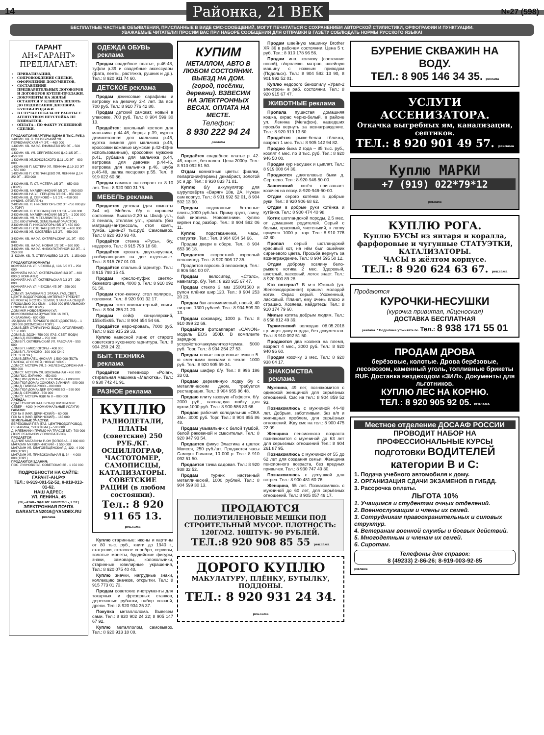14 Районка, 21 ВЕК №27 (598)
БЕСПЛАТНЫЕ ЧАСТНЫЕ ОБЪЯВЛЕНИЯ, ПРИСЛАННЫЕ В ВИДЕ СМС-СООБЩЕНИЙ, МОГУТ ПЕЧАТАТЬСЯ С СОХРАНЕНИЕМ АВТОРСКОЙ СТИЛИСТИКИ, ОРФОГРАФИИ И ПУНКТУАЦИИ.
УВАЖАЕМЫЕ ЧИТАТЕЛИ! ПРОСИМ ВАС ПРИ НАБОРЕ СООБЩЕНИЯ ДЛЯ ОТПРАВКИ В ГАЗЕТУ СОБЛЮДАТЬ НОРМЫ РУССКОГО ЯЗЫКА!
ГАРАНТ
АН«ГАРАНТ»
ПРЕДЛАГАЕТ:
ПРИВАТИЗАЦИЯ,
СОПРОВОЖДЕНИЕ СДЕЛКИ, ОФОРМЛЕНИЕ ДОКУМЕНТОВ,
СОСТАВЛЕНИЕ ПРЕДВАРИТЕЛЬНЫХ ДОГОВОРОВ И ДОГОВОРОВ КУПЛИ-ПРОДАЖИ.
ДОКУМЕНТЫ НА ЖИЛЬЁ ОСТАЮТСЯ У КЛИЕНТА ВПЛОТЬ ДО ПОДПИСАНИЯ ДОГОВОРА КУПЛИ-ПРОДАЖИ.
В СЛУЧАЕ ОТКАЗА ОТ РАБОТЫ С АГЕНТСТВОМ НЕУСТОЙКА НЕ ВЗИМАЕТСЯ.
ОПЛАТА - ПО ФАКТУ УСПЕШНОЙ СДЕЛКИ.
ПРОДАЮТСЯ КВАРТИРЫ (ЦЕНА В ТЫС. РУБ.):
1-КОМН. КВ. П. ОКТЯБРЬКИЙ УЛ. ПЕРВОМАЙСКАЯ 4/4 ЭТ. – 460 000
1-КОМН. КВ. НА УЛ. ЕФИМЬЕВО 8/9 ЭТ. – 500 000
1-КОМН. КВ. УЛ. СЕРГИЕВСКИХ Д.42 1/5 ЭТ. – 450 000
1-КОМН.КВ УЛ.ЖУКОВСКОГО Д.11 1/2 ЭТ – 600 000
1-КОМН.КВ П. МСТЕРА УЛ. ЛЕНИНА Д.19 1/2 ЭТ – 580 000
1-КОМН.КВ П. СТЕПАНЦЕВО УЛ. ЛЕНИНА Д.14 2/2 ЭТ – 350 000
2-КОМН.КВ. П. СТ. МСТЕРА 1/5 ЭТ. – 650 000 (ТОРГ)
2-КОМН.КВ. МКР.ДЕЧИНСКИЙ 5/5 ЭТ. – 800 000
2-КОМН.КВ НА УЛ. ГЕРЦЕНА 3/3 ЭТ. - 850 000
2-КОМН.КВ. Д. СЕРКОВО – 1/1 ЭТ. – 450 000 (ИНДИВ. ОТОПЛЕН.)
2-КОМН.КВ. П. НИКОЛОГОРЫ 2/2 ЭТ -750 000 (В/У, ТОРГ)
2-КОМН.КВ. П. СТЕПАНЦЕВО 1/1 ЭТ. – 500 000
2-КОМН.КВ. МКР.ДЕЧИНСКИЙ 5/5 ЭТ. – 1 200 000
2-КОМН.КВ. УЛ. МЕТАЛЛИСТОВ 1/2 ЭТ. - 1.250.000 (ГАРАЖ, ЗЕМЕЛЬНЫЙ УЧАСТОК)
2-КОМН.КВ П. НИКОЛОГОРЫ 5/5 ЭТ: 450 000
2-КОМН.КВ П. СТЕПАНЦЕВО 2/2 ЭТ. – 400 000
2-КОМН.КВ УЛ. КИСЕЛЕВА 1/2 ЭТ. – 450 000
3-КОМН. КВ. НА УЛ. ОКТЯБРЬСКАЯ 1/1 ЭТ. - 800 000
3-КОМН. КВ. НА УЛ. НОВАЯ 1/2 ЭТ. – 650 000
3-КОМН. КВ. НА УЛ. ФИЗКУЛЬТУРНОЙ 1/2 ЭТ. - 1 250 000
3- КОМН. КВ. П. СТЕПАНЦЕВО 2/2 ЭТ. - 1 150 000
ПРОДАЮТСЯ КОМНАТЫ
КОМНАТА НА УЛ. ЧЕХОВА Д. 19А 5/5 ЭТ – 250 000
КОМНАТЫ НА УЛ. ОКТЯБРЬСКАЯ 3/3 ЭТ – 400 000 (2 КОМНАТЫ)
КОМНАТА НА УЛ. ОКТЯБРЬСКАЯ 2/3 ЭТ - 250 000
КОМНАТА НА УЛ. ЧЕХОВА 4/5 ЭТ - 250 000
ДОМА
ДОМ УЛ. ЗАЛИВНАЯ (2 ЭТАЖА, ГАЗ, СВЕТ, ЦЕНТР. ВОДОПРОВОД, ИНТЕРЬЕР ТРЕБУЕТ РЕМОНТА) 9 СОТОК ЗЕМЛИ, 3 ГАРАЖА ОБЩЕЙ ПЛОЩАДЬЮ 201 КВ.М – 1 500 000 (РЕАЛЬНОМУ ПОКУПАТЕЛЮ ТОРГ)
ДОМ МКР. НОВОВЯЗНИКИ УЛ. КОМСОМОЛЬСКАЯ(УЧАСТОК 16 СОТ, СКВАЖИНА) - 600 000
1/2 ДОМА УЛ. ГОРЬКОГО (ВСЕ УДОБСТВА) – 1 100 000 (ВОЗМОЖЕН ТОРГ)
ДОМ В ДЕР. СТАРЫГИНО (ВОДА, ОТОПЛЕНИЕ) - 1 150 000
ДОМ В Д. ЭДОН -750 000 (ГАЗ, СВЕТ, ВОДА)
ДОМ В Д. ВЯЗОВКА – 250 000
ДОМ В П. ОКТЯБРЬСКИЙ УЛ. РАБОЧАЯ – 550 000
ДОМ В П. НИКОЛОГОРЫ - 400 000
ДОМ В П. ЛУКНОВО - 300 000 (24.9 СОТ.ЗЕМ.УЧ.)
ДОМ В ДЕР.АЛЕШИНСКАЯ -1 500 000 (ЕСТЬ ПАСЕКА, 47 СЕМЕЙ, НОВЫЕ УЛЬЯ)
ДОМ СТ. МСТЕРА УЛ. 2- ЖЕЛЕЗНОДОРОЖНАЯ – 980 000
ДОМ СТ. МСТЕРА УЛ. ВОКЗАЛЬНАЯ - 450 000
ДОМ ПОС. БУРИНО – 450 000
ДОМ (ПОЛ ДОМА) УЛ. 2 ЛУГОВАЯ - 1 000 000
ДОМ (ПОЛ ДОМА) СОКОВКА 2 ЛИНИЯ - 980 000
ДОМ Д. ПИВОВАРОВО – 800 000
ДОМ (ПОЛ ДОМА) ДЕР. ЕРОФЕЕВО – 590 000
ДОМ Д. СЕРКОВО - 350 000
ДОМ СТ. МСТЕРА ЖДК № 8 – 800 000
АРЕНДА:
СДАЁТСЯ КОМНАТА В ОБЩЕЖИТИИ МКР. СЕВЕР – 4000 (+ КОММУНАЛЬНЫЕ УСЛУГИ)
ГАРАЖИ:
ГСК № 8 (МКР. ДЕЧИНСКИЙ) – 60 000
ГСК № 9 (МКР. ДЕЧИНСКИЙ) – 165 000
ЗЕМЕЛЬНЫЕ УЧАСТКИ:
БЕРЕЗОВЫЙ ПЕР. (ГАЗ, ЦЕНТРВОДОПРОВОД, СКВАЖИНА, ЭЛЕКТРИЧ.) – 500 000
Д. ИЛЕВНИКИ (ПРЯМО НА ТРАССЕ М7)- 700 000 (ТОРГ РЕАЛЬНОМУ ПОКУПАТЕЛЮ)
ПРОДАЕТСЯ
ЗДАНИЕ МАГАЗИНА Р-ОН ПОПОВКА - 2 800 000
МАГАЗИН МКР.ДЕЧИНСКИЙ - 1 550 000
МАГАЗИН УЛ. БЛАГОВЕЩЕНСКАЯ Д. 122– 4 000 000 (ТОРГ)
МАГАЗИН УЛ. ПРИВОКЗАЛЬНАЯ Д. 34 – 4 000 000 (ТОРГ)
ПРОДАЮТСЯ ЗДАНИЯ:
ПОС. ЛУКНОВО УЛ. СОВЕТСКАЯ 2В - 1 150 000
ПОДРОБНОСТИ НА САЙТЕ:
ГАРАНТ-АН.РФ
ТЕЛ.: 8-919-001-52-52, 8-919-013-01-62.
НАШ АДРЕС:
УЛ. ЛЕНИНА, 45
(ТЦ «АТАК» ЗДАНИЕ БРИСТОЛЬ, 2 ЭТ.)
ЭЛЕКТРОННАЯ ПОЧТА
GARANT.AN2016@YANDEX.RU
реклама
ОДЕЖДА ОБУВЬ реклама
Продам свадебное платье, р.46-48, туфли р.39 и свадебные аксессуары (фата, ленты, растяжка, рушник и др.). Тел.: 8 920 911 74 60.
ДЕТСКОЕ реклама
Продам джинсовые сарафаны и ветровку на девочку 2-4 лет. За все 700 руб. Тел.: 8 910 776 42 80.
Продам детский самокат, новый в упаковке, 700 руб. Тел.: 8 904 599 30 13.
Продаётся: школьный костюм для мальчика р.44-46, берцы р.39, куртка демисезонная для мальчика р.46, куртка зимняя для мальчика р.46, кроссовки кожаные мужские р.42-43(не использованные), кроссовки мужские р.41, рубашка для мальчика р.44, ветровка для девочки р.44-46, ветровка для мальчика р.46, шуба р.46-48, шапка песцовая р.55. Тел.: 8 919 022 60 86.
Продам самокат на возраст от 8-10 лет. Тел.: 8 920 900 31 75.
МЕБЕЛЬ реклама
Продается детская (для комнаты 3х4 м). Мебель б/у в хорошем состоянии. Высота-2,20 м. Шкаф угл., 3 пенала, стеллаж угл., кровать (без матраца)+антрессоль, стол комп., тумба. Цена-27 тыс.руб. Самовывоз. Тел.: 8 920 910 93 40.
Продаётся стенка «Русь», б/у, недорого. Тел.: 8 915 798 18 60.
Продаётся кровать двухъярусная, разбирающаяся на две отдельные. Тел.: 8 915 767 01 00.
Продаётся спальный гарнитур. Тел.: 8 915 798 15 45.
Продам кресло-пуфик светло-бежевого цвета, 4000 р. Тел.: 8 910 092 51 50.
Продам стол-книжку, стол полиров., половики. Тел.: 8 920 901 32 17.
Продам стол компьютерный, книги. Тел.: 8 904 255 21 20.
Продам сейф канцелярский, 155х45х65. Тел.: 8 904 654 54 66.
Продаётся евро-кровать, 7000 руб. Тел.: 8 920 915 29 33.
Куплю навесной ящик от старого советского кухонного гарнитура. Тел.: 8 904 250 24 22.
БЫТ. ТЕХНИКА реклама
Продаётся телевизор «Polar», стиральная машинка «Малютка». Тел.: 8 930 742 41 91.
РАЗНОЕ реклама
КУПЛЮ
РАДИОДЕТАЛИ, ПЛАТЫ (советские) 250 РУБ./КГ. ОСЦИЛЛОГРАФ, ЧАСТОТОМЕР, САМОПИСЦЫ, КАТАЛИЗАТОРЫ. СОВЕТСКИЕ РАЦИИ (в любом состоянии).
Тел.: 8 920 911 65 13.
реклама
Куплю старинные: иконы и картины от 80 тыс. руб., книги до 1940 г., статуэтки, столовое серебро, сервизы, золотые монеты, буддийские фигуры, знаки, самовары, колокольчики, старинные ювелирные украшения, Тел.: 8 920 075 40 40.
Куплю значки, нагрудные знаки, коллекцию значков, открытки. Тел.: 8 915 773 01 73.
Продам советские инструменты для токарных и фрезерных станков, деревянные рубанки, набор ключей, дрели. Тел.: 8 920 934 35 37.
Покупка металлолома. Вывезем сами. Тел.: 8 920 902 24 22; 8 905 147 67 92.
Куплю металлолом, самовывоз. Тел.: 8 920 913 18 08.
КУПИМ
МЕТАЛЛОМ, АВТО В ЛЮБОМ СОСТОЯНИИ. ВЫЕЗД НА ДОМ. (город, посёлки, деревни). ВЗВЕСИМ НА ЭЛЕКТРОННЫХ ВЕСАХ. ОПЛАТА НА МЕСТЕ.
Телефон:
8 930 222 94 24
реклама
Продаётся свадебное платье р. 42-46, корсет, без колец. Цена 2000р. Тел.: 8 910 092 51 50.
Отдам комнатные цветы: фиалки, пеларгонии(герань) декабрист, золотой ус и др. Тел.: 8 930 833 71 81.
Куплю б/у аккумулятор для шуруповёрта «Варяг» 18в, 2А. Нужен сам корпус. Тел.: 8 901 992 52 01, 8 904 592 13 90.
Продам подоконные бетонные плиты,1000 руб./шт. Приму грунт, глину, бой кирпича. Нововязники. Куплю кирпич под разбор. Тел.: 8 904 592 06 11.
Куплю подстаканники, часы, статуэтки. Тел.: Тел.:8 904 654 54 66.
Продам двери в сборе. Тел.: 8 904 653 36 18.
Продается скоростной взрослый велосипед. Тел.: 8 920 906 17 35.
Продается взрослый велосипед. Тел.: 8 906 564 00 07.
Продам велосипед «Стэлс», навигатор, б/у. Тел.: 8 920 915 67 47.
Продам стекло 3 мм 1500/1500 и рулон плёнки шир.120. Тел.: 8 904 253 20 23.
Продам бак алюминиевый, новый, 40 литров, 1300 рублей. Тел.: 8 904 599 30 13.
Продам соковарку, 1000 р. Тел.: 8 910 099 22 69.
Продаётся фотоаппарат «CANON» модель EOS 350D. В комплекте зарядное устройство+аккумулятор+сумка. 5000 руб. Торг. Тел.: 8 904 254 27 53.
Продам новые спортивные очки с 5-ю сменными линзами в чехле. 1000 руб. Тел.: 8 920 905 59 34.
Продам шифер б/у. Тел.: 8 996 196 33 03.
Продаю деревянную лодку б/у с металлическим дном, требуется реставрация. Тел.: 8 904 955 86 48.
Продаю плиту газовую «Гефест», б/у. 2000 руб., накладную мойку для кухни,1000 руб. Тел.: 8 900 586 83 66.
Продаю рабочий холодильник «ОКА 3М». 3000 руб. Торг. Тел.: 8 904 955 86 48.
Продам умывальник с белой тумбой, белой раковиной и смесителья. Тел.: 8 920 947 93 54.
Продается фикус Эластика и цветок Моисея, 250 руб./шт. Продаются часы Самсунг Гэлакси, 10 000 р. Тел.: 8 910 092 51 50.
Продается тачка садовая. Тел.: 8 920 938 32 52.
Продам турник настенный металлический, 1000 рублей. Тел.: 8 904 599 30 13.
Продам швейную машинку Brother XR 36 в рабочем состоянии. Цена 5 т. руб. Тел.: 8 910 178 96 56.
Продам инв. коляску (состояние новой), п/пролежн. матрас, швейную машину с ножным приводом (Подольск). Тел.: 8 904 592 13 90, 8 901 992 52 01.
Куплю недорого бензопилу «Урал-2 электрон» в раб. состоянии. Тел.: 8 920 915 67 47.
ЖИВОТНЫЕ реклама
Пропала пушистая домашняя кошка, окрас черно-белый, в районе ул. Ленина (Мегафон), нашедших просьба вернуть за вознаграждение. Тел.: 8 920 919 13 60.
Продаётся рыже-белая тёлочка, возраст 1 мес. Тел.: 8 905 142 94 82.
Продаю быка 2 года – 85 тыс. руб., козлят 4 мес. по 3 тыс. руб. Тел.: 8 920 946 50 00.
Продам кур несушек и цыплят. Тел.: 8 919 008 64 36.
Продаются двухголовые быки д. Сергеево. Тел.: 8-920-946-50-00.
Зааненский козёл приглашает козочек на вязку. 8-920-946-50-00.
Отдам серого котёнка в добрые руки. Тел.: 8 920 906 68 62.
Отдам в добрые руки котёнка и кутёнка. Тел.: 8 900 474 40 98.
Котик шотландской породы, 2,5 мес. от домашних родителей. Серый с белым, красивый, чистенький, к лотку приучен. 1000 р., торг. Тел.: 8 910 776 42 80.
Пропал серый шотландский красивый кот, на нём был ошейник сиреневого цвета. Просьба вернуть за вознаграждение. Тел.: 8 904 595 50 12.
Отдам доброму хозяину бело-рыжего котика 2 мес. Здоровый, шустрый, ласковый, лоток знает. Тел.: 8 920 900 89 28.
Кто потерял? В м-н Южный (ул. Железнодорожная) пришел молодой котик. Окрас серый. Ухоженный, ласковый. Плачет, ему очень плохо и страшно. Хозяева, найдитесь! Тел.: 8 910 174 79 60.
Милые котята добрым людям. Тел.: 8 958 812 49 39.
Туркменский волкодав 08.05.2018 г.р. ищет даму сердца, без документов. Тел.: 8 910 092 51 50.
Продаются два козлика на племя, возраст 4 мес., 3000 руб. Тел.: 8 920 940 96 60.
Продам козочку, 3 мес. Тел.: 8 920 938 04 17.
ЗНАКОМСТВА реклама
Мужчина, 49 лет, познакомится с одинокой женщиной для серьёзных отношений. Смс на тел.: 8 904 859 52 93.
Познакомлюсь с мужчиной 44-48 лет. Добрым, заботливым, без в/п и жилищных проблем, для серьёзных отношений. Жду смс на тел.: 8 900 475 22 09.
Женщина пенсионного возраста познакомится с мужчиной до 63 лет для серьезных отношений Тел.: 8 904 261 87 95.
Познакомлюсь с мужчиной от 55 до 62 лет для создания семьи. Женщина пенсионного возраста, без вредных привычек. Тел.: 8 930 747 49 30.
Познакомлюсь с девушкой для встреч. Тел.: 8 900 481 60 76.
Женщина, 55 лет. Познакомлюсь с мужчиной до 60 лет, для серьёзных отношений. Тел.: 8 905 057 49 17.
ПРОДАЮТСЯ ПОЛИЭТИЛЕНОВЫЕ МЕШКИ ПОД СТРОИТЕЛЬНЫЙ МУСОР. ПЛОТНОСТЬ: 120Г/М2. 10ШТУК- 90 РУБЛЕЙ.
ТЕЛ.:8 920 908 85 55 реклама
ДОРОГО КУПЛЮ
МАКУЛАТУРУ, ПЛЁНКУ, БУТЫЛКУ, ПОДДОНЫ.
ТЕЛ.: 8 920 931 24 34. реклама
БУРЕНИЕ СКВАЖИН НА ВОДУ.
ТЕЛ.: 8 905 146 34 35. реклама
УСЛУГИ АССЕНИЗАТОРА.
Откачка выгребных ям, канализации, септиков.
ТЕЛ.: 8 920 901 49 57. реклама
Куплю МАРКИ
+7 (919) 022*79*12
реклама
КУПЛЮ РОГА.
Куплю БУСЫ из янтаря и коралла, фарфоровые и чугунные СТАТУЭТКИ, КАТАЛИЗАТОРЫ.
ЧАСЫ в жёлтом корпусе.
ТЕЛ.: 8 920 624 63 67. реклама
Продаются
КУРОЧКИ-НЕСУШКИ
(курочка привитая, яйценоская)
ДОСТАВКА БЕСПЛАТНАЯ
реклама. * Подробнее уточняйте по Тел.: 8 938 171 55 01
ПРОДАМ ДРОВА
берёзовые, колотые. Дрова берёзовые, лесовозом, каменный уголь, топливные брикеты RUF. Доставка вездеходом «ЗИЛ». Документы для льготников.
КУПЛЮ ЛЕС НА КОРНЮ.
ТЕЛ.: 8 920 905 92 05. РЕКЛАМА
Местное отделение ДОСААФ РОССИИ
ПРОВОДИТ НАБОР НА ПРОФЕССИОНАЛЬНЫЕ КУРСЫ ПОДГОТОВКИ ВОДИТЕЛЕЙ категории В и С:
1. Подача учебного автомобиля к дому.
2. ОРГАНИЗАЦИЯ СДАЧИ ЭКЗАМЕНОВ В ГИБДД.
3. Рассрочка оплаты.
ЛЬГОТА 10%
1. Учащимся и студентам очных отделений.
2. Военнослужащим и члены их семей.
3. Сотрудникам правоохранительных и силовых структур.
4. Ветеранам военной службы и боевых действий.
5. Многодетным и членам их семей.
6. Сиротам.
Телефоны для справок:
8 (49233) 2-86-26; 8-919-003-92-85
реклама